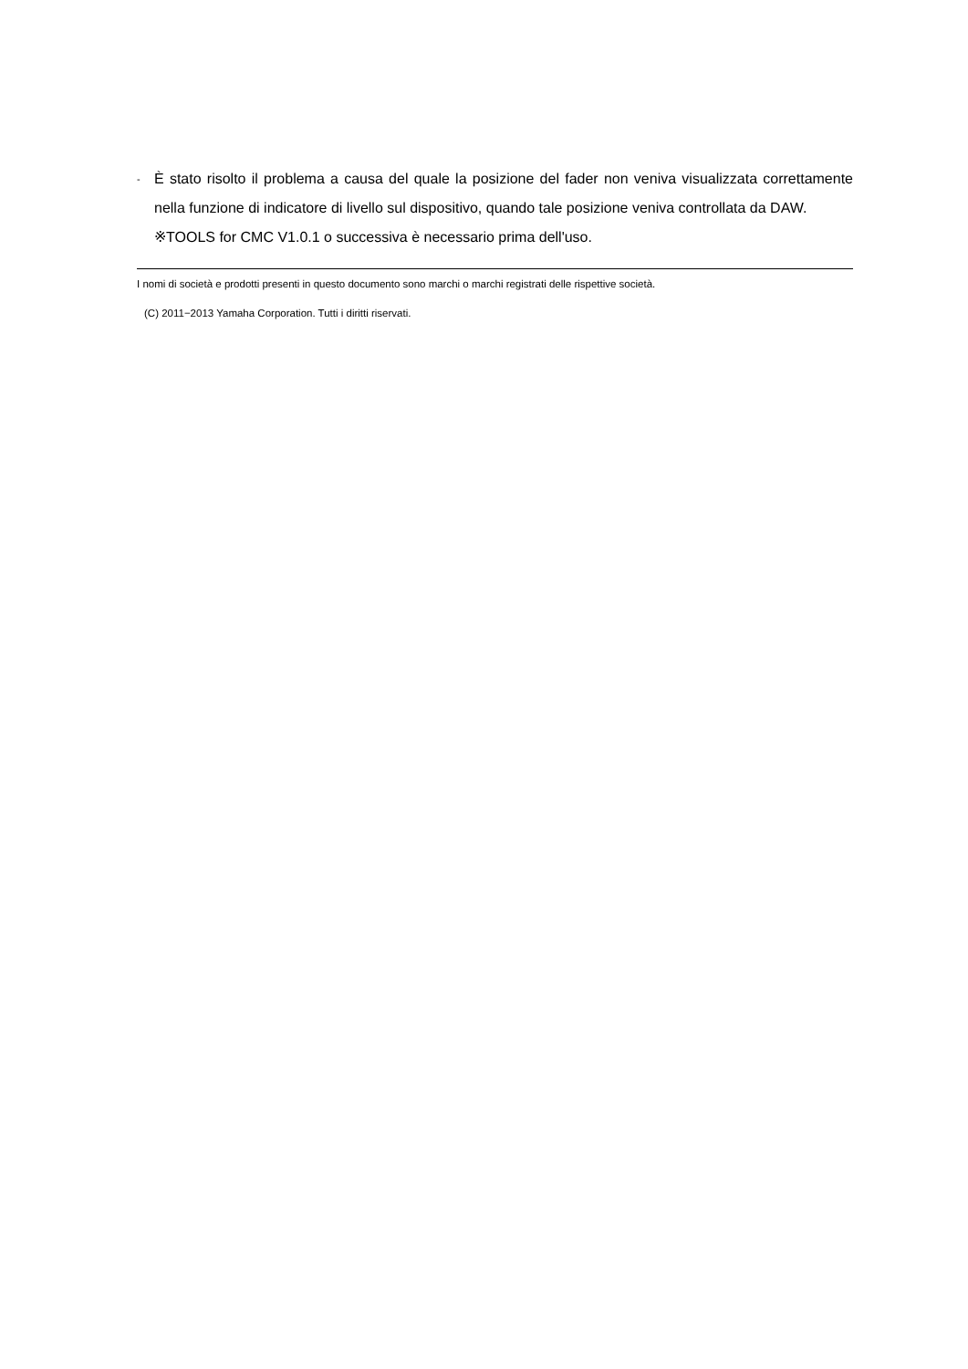-
È stato risolto il problema a causa del quale la posizione del fader non veniva visualizzata correttamente nella funzione di indicatore di livello sul dispositivo, quando tale posizione veniva controllata da DAW.
※TOOLS for CMC V1.0.1 o successiva è necessario prima dell'uso.
I nomi di società e prodotti presenti in questo documento sono marchi o marchi registrati delle rispettive società.
(C) 2011−2013 Yamaha Corporation. Tutti i diritti riservati.